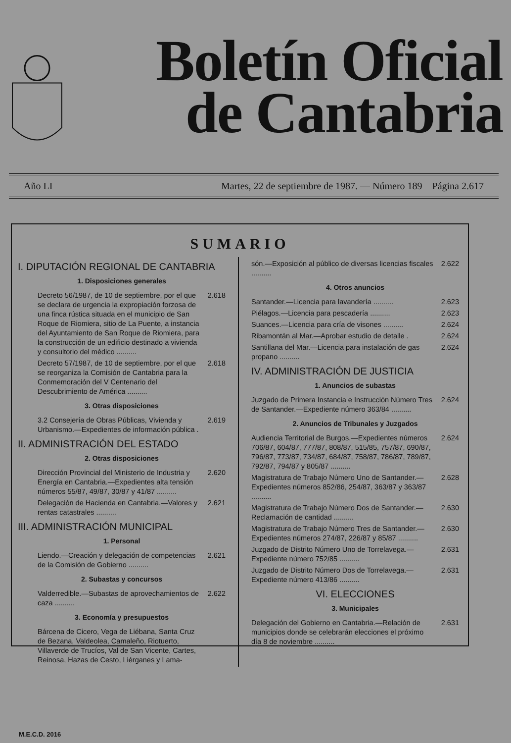Boletín Oficial
de Cantabria
Año LI Martes, 22 de septiembre de 1987. — Número 189 Página 2.617
SUMARIO
I. DIPUTACIÓN REGIONAL DE CANTABRIA
1. Disposiciones generales
Decreto 56/1987, de 10 de septiembre, por el que se declara de urgencia la expropiación forzosa de una finca rústica situada en el municipio de San Roque de Riomiera, sitio de La Puente, a instancia del Ayuntamiento de San Roque de Riomiera, para la construcción de un edificio destinado a vivienda y consultorio del médico .......... 2.618
Decreto 57/1987, de 10 de septiembre, por el que se reorganiza la Comisión de Cantabria para la Conmemoración del V Centenario del Descubrimiento de América .......... 2.618
3. Otras disposiciones
3.2 Consejería de Obras Públicas, Vivienda y Urbanismo.—Expedientes de información pública . 2.619
II. ADMINISTRACIÓN DEL ESTADO
2. Otras disposiciones
Dirección Provincial del Ministerio de Industria y Energía en Cantabria.—Expedientes alta tensión números 55/87, 49/87, 30/87 y 41/87 .......... 2.620
Delegación de Hacienda en Cantabria.—Valores y rentas catastrales .......... 2.621
III. ADMINISTRACIÓN MUNICIPAL
1. Personal
Liendo.—Creación y delegación de competencias de la Comisión de Gobierno .......... 2.621
2. Subastas y concursos
Valderredible.—Subastas de aprovechamientos de caza .......... 2.622
3. Economía y presupuestos
Bárcena de Cicero, Vega de Liébana, Santa Cruz de Bezana, Valdeolea, Camaleño, Riotuerto, Villaverde de Trucíos, Val de San Vicente, Cartes, Reinosa, Hazas de Cesto, Liérganes y Lama-
són.—Exposición al público de diversas licencias fiscales .......... 2.622
4. Otros anuncios
Santander.—Licencia para lavandería .......... 2.623
Piélagos.—Licencia para pescadería .......... 2.623
Suances.—Licencia para cría de visones .......... 2.624
Ribamontán al Mar.—Aprobar estudio de detalle . 2.624
Santillana del Mar.—Licencia para instalación de gas propano .......... 2.624
IV. ADMINISTRACIÓN DE JUSTICIA
1. Anuncios de subastas
Juzgado de Primera Instancia e Instrucción Número Tres de Santander.—Expediente número 363/84 .......... 2.624
2. Anuncios de Tribunales y Juzgados
Audiencia Territorial de Burgos.—Expedientes números 706/87, 604/87, 777/87, 808/87, 515/85, 757/87, 690/87, 796/87, 773/87, 734/87, 684/87, 758/87, 786/87, 789/87, 792/87, 794/87 y 805/87 .......... 2.624
Magistratura de Trabajo Número Uno de Santander.—Expedientes números 852/86, 254/87, 363/87 y 363/87 .......... 2.628
Magistratura de Trabajo Número Dos de Santander.—Reclamación de cantidad .......... 2.630
Magistratura de Trabajo Número Tres de Santander.—Expedientes números 274/87, 226/87 y 85/87 .......... 2.630
Juzgado de Distrito Número Uno de Torrelavega.—Expediente número 752/85 .......... 2.631
Juzgado de Distrito Número Dos de Torrelavega.—Expediente número 413/86 .......... 2.631
VI. ELECCIONES
3. Municipales
Delegación del Gobierno en Cantabria.—Relación de municipios donde se celebrarán elecciones el próximo día 8 de noviembre .......... 2.631
M.E.C.D. 2016